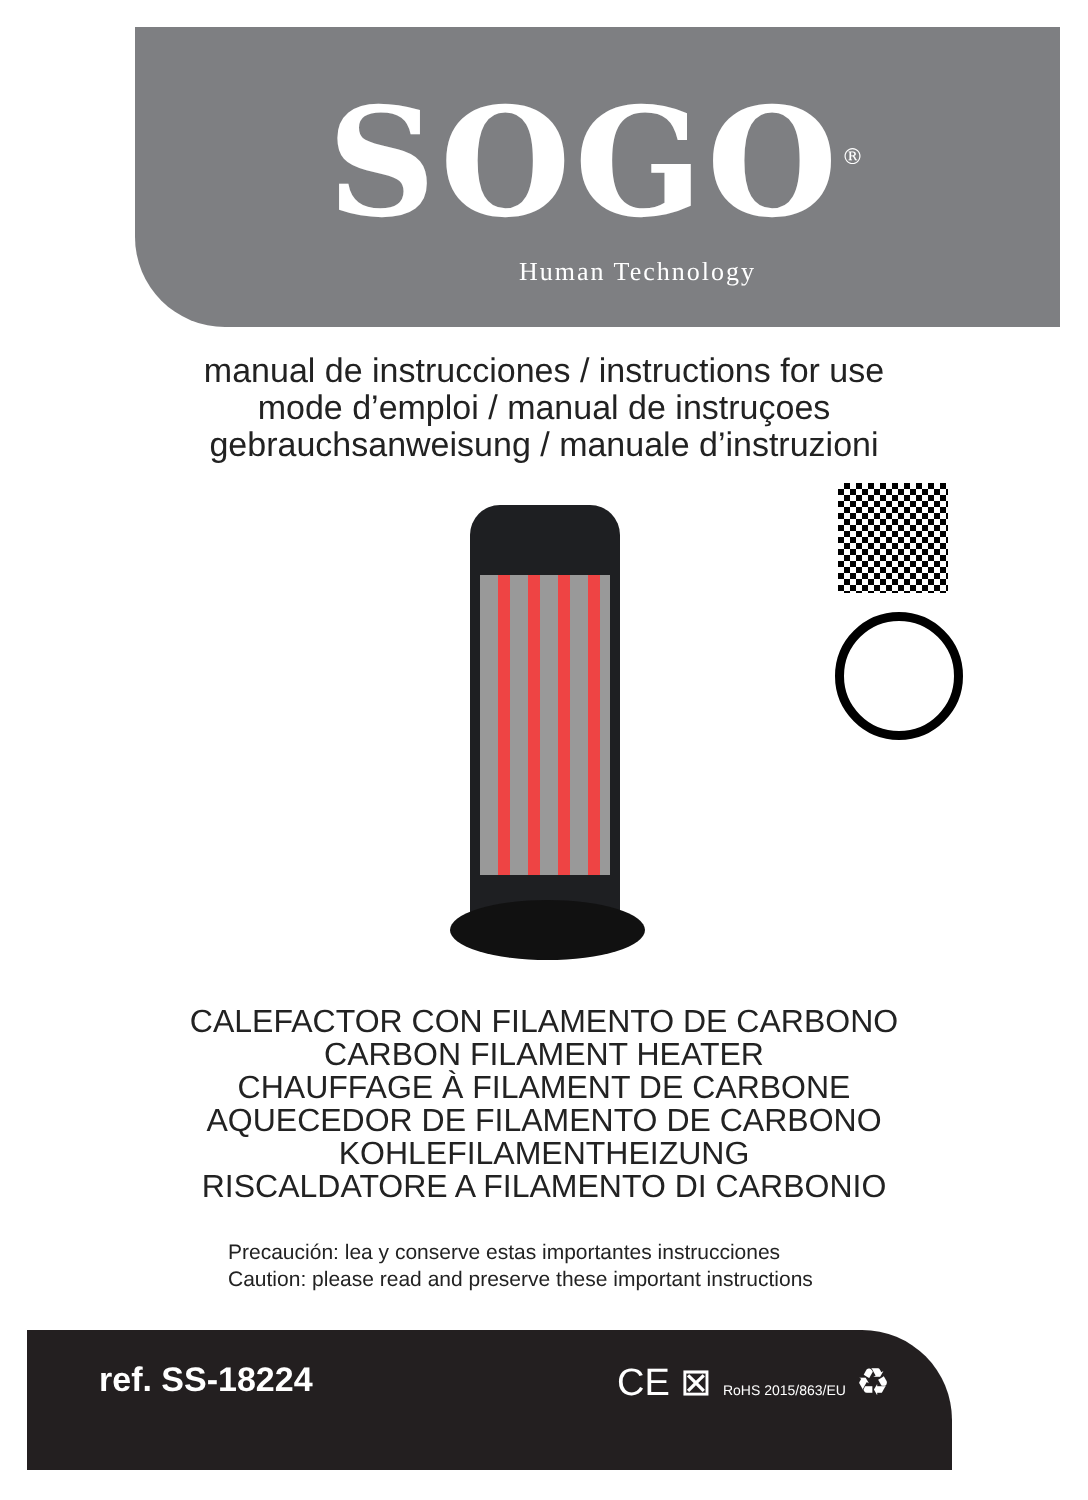SOGO<sup>®</sup>
Human Technology
manual de instrucciones / instructions for use
mode d’emploi / manual de instruçoes
gebrauchsanweisung / manuale d’instruzioni
CALEFACTOR CON FILAMENTO DE CARBONO
CARBON FILAMENT HEATER
CHAUFFAGE À FILAMENT DE CARBONE
AQUECEDOR DE FILAMENTO DE CARBONO
KOHLEFILAMENTHEIZUNG
RISCALDATORE A FILAMENTO DI CARBONIO
Precaución: lea y conserve estas importantes instrucciones
Caution: please read and preserve these important instructions
ref. SS-18224
CE ⊠ RoHS 2015/863/EU ♻